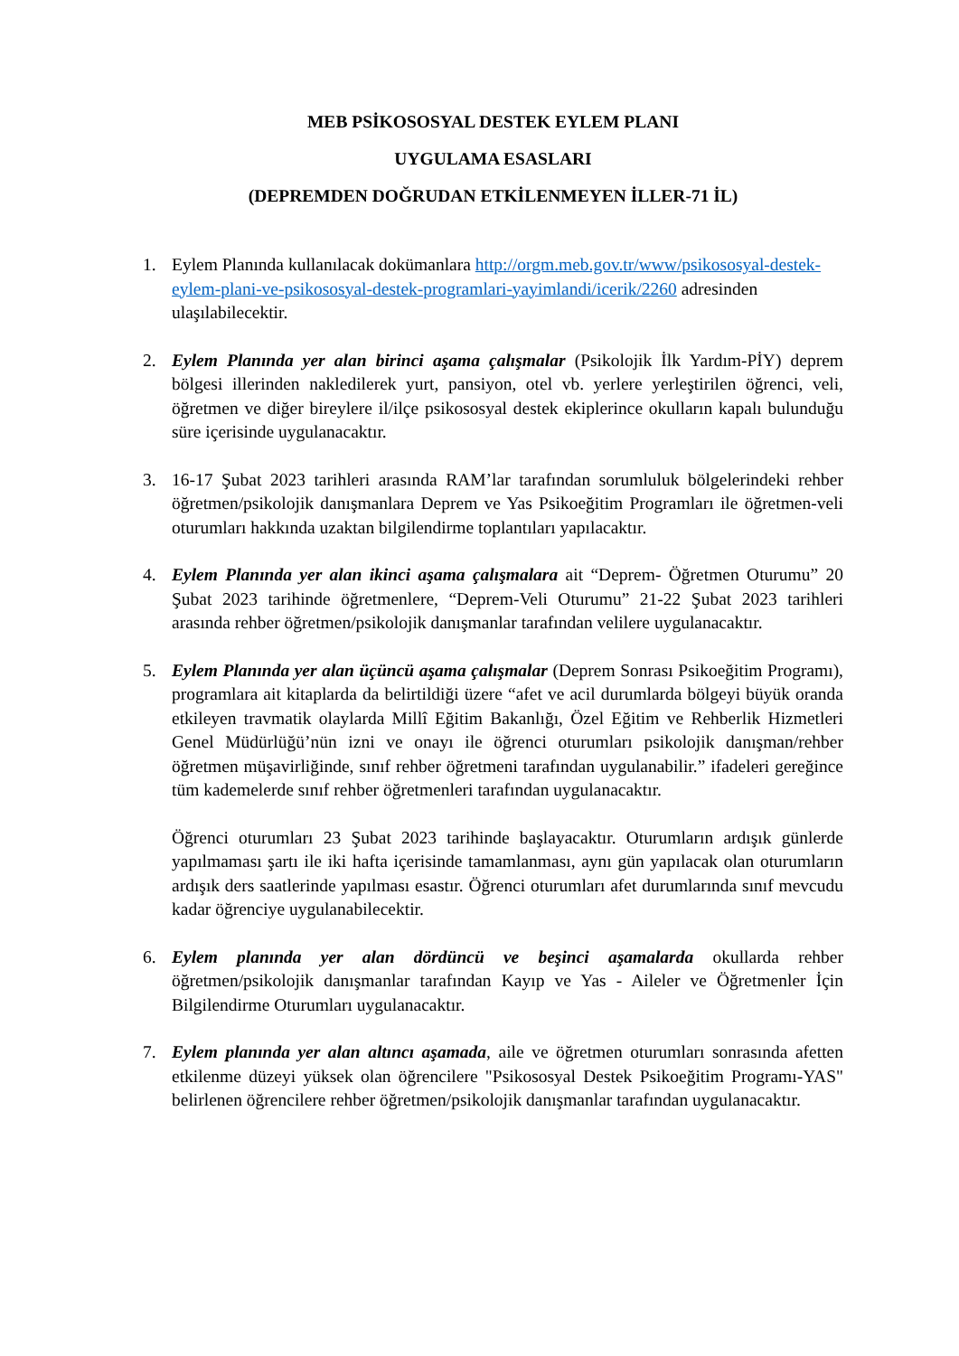MEB PSİKOSOSYAL DESTEK EYLEM PLANI
UYGULAMA ESASLARI
(DEPREMDEN DOĞRUDAN ETKİLENMEYEN İLLER-71 İL)
1. Eylem Planında kullanılacak dokümanlara http://orgm.meb.gov.tr/www/psikososyal-destek-eylem-plani-ve-psikososyal-destek-programlari-yayimlandi/icerik/2260 adresinden ulaşılabilecektir.
2. Eylem Planında yer alan birinci aşama çalışmalar (Psikolojik İlk Yardım-PİY) deprem bölgesi illerinden nakledilerek yurt, pansiyon, otel vb. yerlere yerleştirilen öğrenci, veli, öğretmen ve diğer bireylere il/ilçe psikososyal destek ekiplerince okulların kapalı bulunduğu süre içerisinde uygulanacaktır.
3. 16-17 Şubat 2023 tarihleri arasında RAM’lar tarafından sorumluluk bölgelerindeki rehber öğretmen/psikolojik danışmanlara Deprem ve Yas Psikoeğitim Programları ile öğretmen-veli oturumları hakkında uzaktan bilgilendirme toplantıları yapılacaktır.
4. Eylem Planında yer alan ikinci aşama çalışmalara ait “Deprem- Öğretmen Oturumu” 20 Şubat 2023 tarihinde öğretmenlere, “Deprem-Veli Oturumu” 21-22 Şubat 2023 tarihleri arasında rehber öğretmen/psikolojik danışmanlar tarafından velilere uygulanacaktır.
5. Eylem Planında yer alan üçüncü aşama çalışmalar (Deprem Sonrası Psikoeğitim Programı), programlara ait kitaplarda da belirtildiği üzere “afet ve acil durumlarda bölgeyi büyük oranda etkileyen travmatik olaylarda Millî Eğitim Bakanlığı, Özel Eğitim ve Rehberlik Hizmetleri Genel Müdürlüğü’nün izni ve onayı ile öğrenci oturumları psikolojik danışman/rehber öğretmen müşavirliğinde, sınıf rehber öğretmeni tarafından uygulanabilir.” ifadeleri gereğince tüm kademelerde sınıf rehber öğretmenleri tarafından uygulanacaktır.
Öğrenci oturumları 23 Şubat 2023 tarihinde başlayacaktır. Oturumların ardışık günlerde yapılmaması şartı ile iki hafta içerisinde tamamlanması, aynı gün yapılacak olan oturumların ardışık ders saatlerinde yapılması esastır. Öğrenci oturumları afet durumlarında sınıf mevcudu kadar öğrenciye uygulanabilecektir.
6. Eylem planında yer alan dördüncü ve beşinci aşamalarda okullarda rehber öğretmen/psikolojik danışmanlar tarafından Kayıp ve Yas - Aileler ve Öğretmenler İçin Bilgilendirme Oturumları uygulanacaktır.
7. Eylem planında yer alan altıncı aşamada, aile ve öğretmen oturumları sonrasında afetten etkilenme düzeyi yüksek olan öğrencilere "Psikososyal Destek Psikoeğitim Programı-YAS" belirlenen öğrencilere rehber öğretmen/psikolojik danışmanlar tarafından uygulanacaktır.